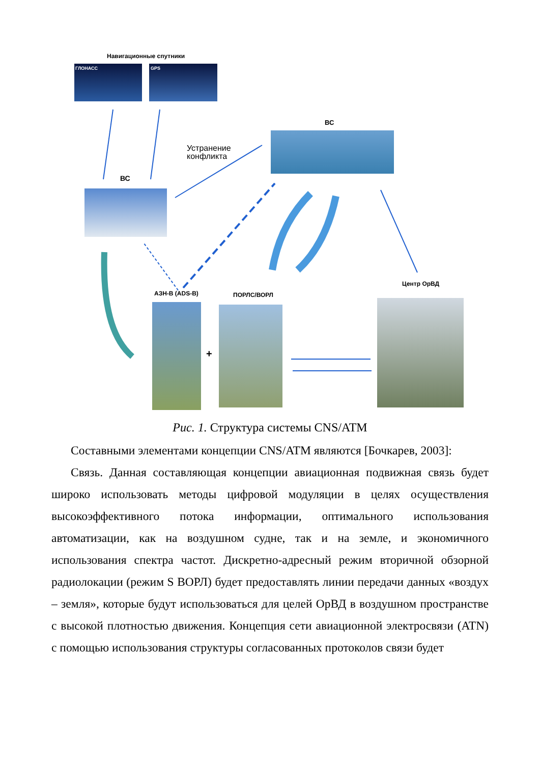Навигационные спутники
ГЛОНАСС GPS
ВС
Устранение
конфликта
ВС
АЗН-В (ADS-B) ПОРЛС/ВОРЛ
Центр ОрВД
+
Рис. 1. Структура системы CNS/ATM
Составными элементами концепции CNS/ATM являются [Бочкарев, 2003]:
Связь. Данная составляющая концепции авиационная подвижная связь будет широко использовать методы цифровой модуляции в целях осуществления высокоэффективного потока информации, оптимального использования автоматизации, как на воздушном судне, так и на земле, и экономичного использования спектра частот. Дискретно-адресный режим вторичной обзорной радиолокации (режим S ВОРЛ) будет предоставлять линии передачи данных «воздух – земля», которые будут использоваться для целей ОрВД в воздушном пространстве с высокой плотностью движения. Концепция сети авиационной электросвязи (ATN) с помощью использования структуры согласованных протоколов связи будет